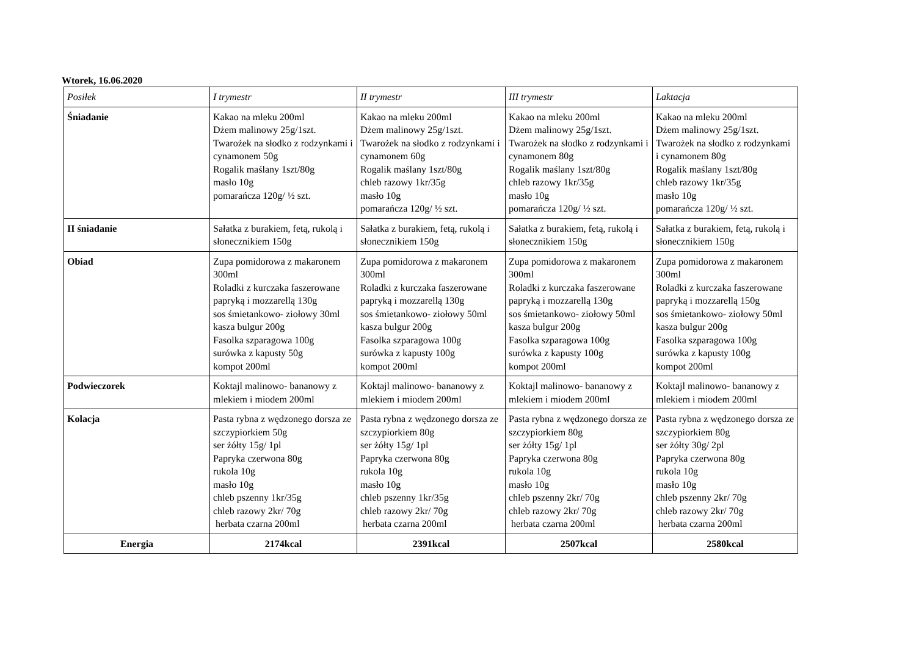Wtorek, 16.06.2020
| Posiłek | I trymestr | II trymestr | III trymestr | Laktacja |
| --- | --- | --- | --- | --- |
| Śniadanie | Kakao na mleku 200ml Dżem malinowy 25g/1szt. Twarożek na słodko z rodzynkami i cynamonem 50g Rogalik maślany 1szt/80g masło 10g pomarańcza 120g/ ½ szt. | Kakao na mleku 200ml Dżem malinowy 25g/1szt. Twarożek na słodko z rodzynkami i cynamonem 60g Rogalik maślany 1szt/80g chleb razowy 1kr/35g masło 10g pomarańcza 120g/ ½ szt. | Kakao na mleku 200ml Dżem malinowy 25g/1szt. Twarożek na słodko z rodzynkami i cynamonem 80g Rogalik maślany 1szt/80g chleb razowy 1kr/35g masło 10g pomarańcza 120g/ ½ szt. | Kakao na mleku 200ml Dżem malinowy 25g/1szt. Twarożek na słodko z rodzynkami i cynamonem 80g Rogalik maślany 1szt/80g chleb razowy 1kr/35g masło 10g pomarańcza 120g/ ½ szt. |
| II śniadanie | Sałatka z burakiem, fetą, rukolą i słonecznikiem 150g | Sałatka z burakiem, fetą, rukolą i słonecznikiem 150g | Sałatka z burakiem, fetą, rukolą i słonecznikiem 150g | Sałatka z burakiem, fetą, rukolą i słonecznikiem 150g |
| Obiad | Zupa pomidorowa z makaronem 300ml Roladki z kurczaka faszerowane papryką i mozzarellą 130g sos śmietankowo- ziołowy 30ml kasza bulgur 200g Fasolka szparagowa 100g surówka z kapusty 50g kompot 200ml | Zupa pomidorowa z makaronem 300ml Roladki z kurczaka faszerowane papryką i mozzarellą 130g sos śmietankowo- ziołowy 50ml kasza bulgur 200g Fasolka szparagowa 100g surówka z kapusty 100g kompot 200ml | Zupa pomidorowa z makaronem 300ml Roladki z kurczaka faszerowane papryką i mozzarellą 130g sos śmietankowo- ziołowy 50ml kasza bulgur 200g Fasolka szparagowa 100g surówka z kapusty 100g kompot 200ml | Zupa pomidorowa z makaronem 300ml Roladki z kurczaka faszerowane papryką i mozzarellą 150g sos śmietankowo- ziołowy 50ml kasza bulgur 200g Fasolka szparagowa 100g surówka z kapusty 100g kompot 200ml |
| Podwieczorek | Koktajl malinowo- bananowy z mlekiem i miodem 200ml | Koktajl malinowo- bananowy z mlekiem i miodem 200ml | Koktajl malinowo- bananowy z mlekiem i miodem 200ml | Koktajl malinowo- bananowy z mlekiem i miodem 200ml |
| Kolacja | Pasta rybna z wędzonego dorsza ze szczypiorkiem 50g ser żółty 15g/ 1pl Papryka czerwona 80g rukola 10g masło 10g chleb pszenny 1kr/35g chleb razowy 2kr/ 70g herbata czarna 200ml | Pasta rybna z wędzonego dorsza ze szczypiorkiem 80g ser żółty 15g/ 1pl Papryka czerwona 80g rukola 10g masło 10g chleb pszenny 1kr/35g chleb razowy 2kr/ 70g herbata czarna 200ml | Pasta rybna z wędzonego dorsza ze szczypiorkiem 80g ser żółty 15g/ 1pl Papryka czerwona 80g rukola 10g masło 10g chleb pszenny 2kr/ 70g chleb razowy 2kr/ 70g herbata czarna 200ml | Pasta rybna z wędzonego dorsza ze szczypiorkiem 80g ser żółty 30g/ 2pl Papryka czerwona 80g rukola 10g masło 10g chleb pszenny 2kr/ 70g chleb razowy 2kr/ 70g herbata czarna 200ml |
| Energia | 2174kcal | 2391kcal | 2507kcal | 2580kcal |